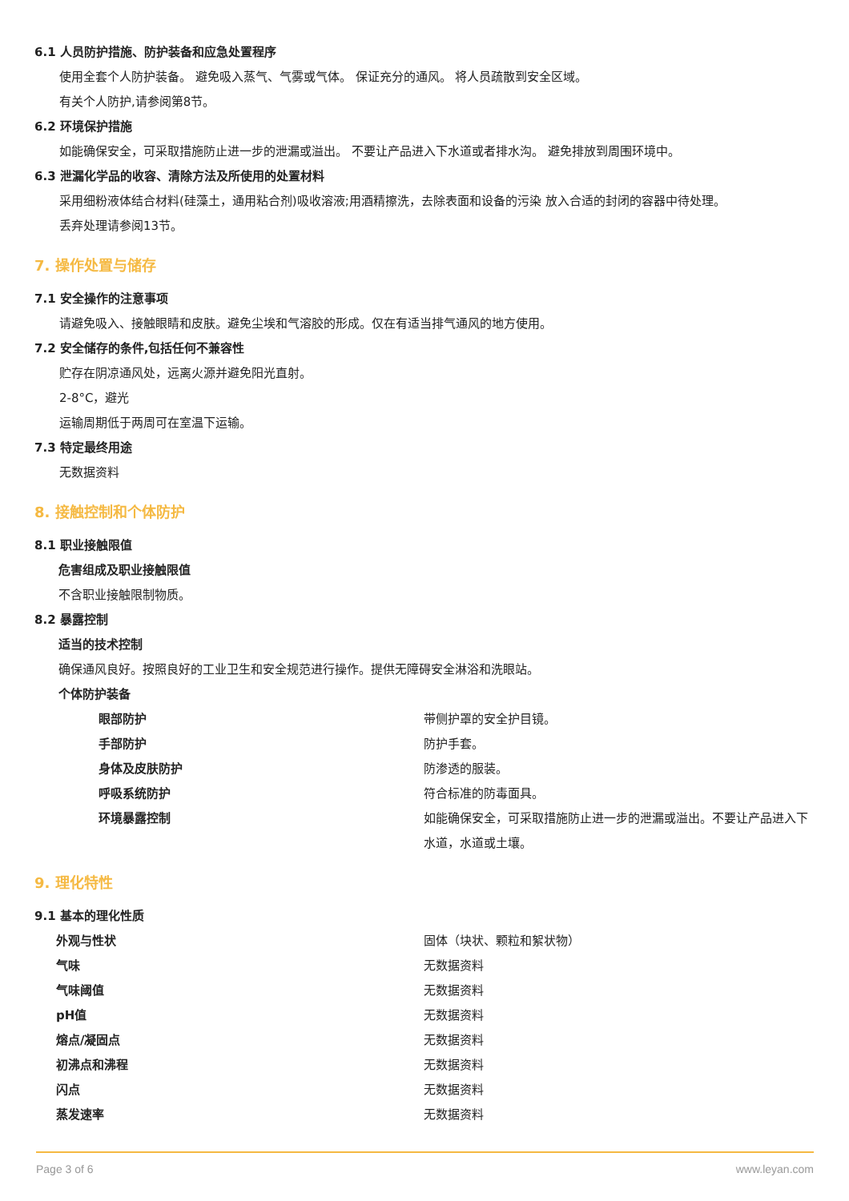6.1 人员防护措施、防护装备和应急处置程序
使用全套个人防护装备。 避免吸入蒸气、气雾或气体。 保证充分的通风。 将人员疏散到安全区域。
有关个人防护,请参阅第8节。
6.2 环境保护措施
如能确保安全，可采取措施防止进一步的泄漏或溢出。 不要让产品进入下水道或者排水沟。 避免排放到周围环境中。
6.3 泄漏化学品的收容、清除方法及所使用的处置材料
采用细粉液体结合材料(硅藻土，通用粘合剂)吸收溶液;用酒精擦洗，去除表面和设备的污染 放入合适的封闭的容器中待处理。
丢弃处理请参阅13节。
7. 操作处置与储存
7.1 安全操作的注意事项
请避免吸入、接触眼睛和皮肤。避免尘埃和气溶胶的形成。仅在有适当排气通风的地方使用。
7.2 安全储存的条件,包括任何不兼容性
贮存在阴凉通风处，远离火源并避免阳光直射。
2-8°C，避光
运输周期低于两周可在室温下运输。
7.3 特定最终用途
无数据资料
8. 接触控制和个体防护
8.1 职业接触限值
危害组成及职业接触限值
不含职业接触限制物质。
8.2 暴露控制
适当的技术控制
确保通风良好。按照良好的工业卫生和安全规范进行操作。提供无障碍安全淋浴和洗眼站。
个体防护装备
| 眼部防护 | 带侧护罩的安全护目镜。 |
| 手部防护 | 防护手套。 |
| 身体及皮肤防护 | 防渗透的服装。 |
| 呼吸系统防护 | 符合标准的防毒面具。 |
| 环境暴露控制 | 如能确保安全，可采取措施防止进一步的泄漏或溢出。不要让产品进入下水道，水道或土壤。 |
9. 理化特性
9.1 基本的理化性质
| 外观与性状 | 固体（块状、颗粒和絮状物） |
| 气味 | 无数据资料 |
| 气味阈值 | 无数据资料 |
| pH值 | 无数据资料 |
| 熔点/凝固点 | 无数据资料 |
| 初沸点和沸程 | 无数据资料 |
| 闪点 | 无数据资料 |
| 蒸发速率 | 无数据资料 |
Page 3 of 6 www.leyan.com